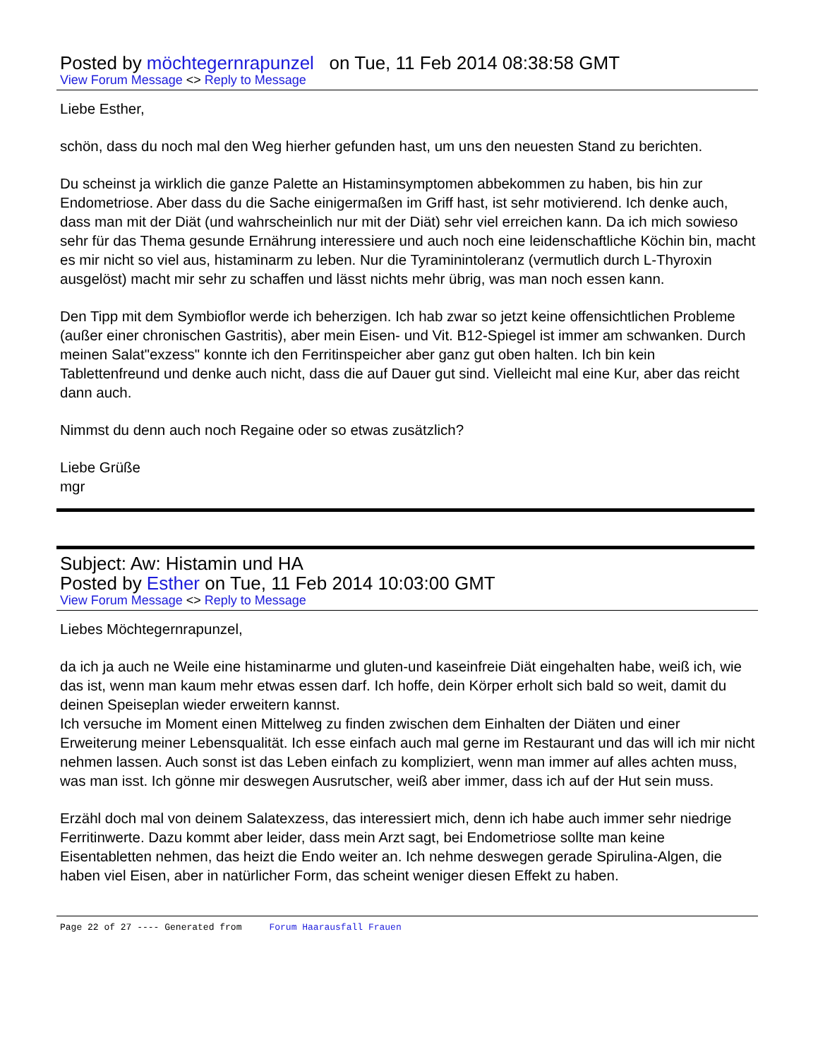Posted by möchtegernrapunzel on Tue, 11 Feb 2014 08:38:58 GMT
View Forum Message <> Reply to Message
Liebe Esther,
schön, dass du noch mal den Weg hierher gefunden hast, um uns den neuesten Stand zu berichten.
Du scheinst ja wirklich die ganze Palette an Histaminsymptomen abbekommen zu haben, bis hin zur Endometriose. Aber dass du die Sache einigermaßen im Griff hast, ist sehr motivierend. Ich denke auch, dass man mit der Diät (und wahrscheinlich nur mit der Diät) sehr viel erreichen kann. Da ich mich sowieso sehr für das Thema gesunde Ernährung interessiere und auch noch eine leidenschaftliche Köchin bin, macht es mir nicht so viel aus, histaminarm zu leben. Nur die Tyraminintoleranz (vermutlich durch L-Thyroxin ausgelöst) macht mir sehr zu schaffen und lässt nichts mehr übrig, was man noch essen kann.
Den Tipp mit dem Symbioflor werde ich beherzigen. Ich hab zwar so jetzt keine offensichtlichen Probleme (außer einer chronischen Gastritis), aber mein Eisen- und Vit. B12-Spiegel ist immer am schwanken. Durch meinen Salat"exzess" konnte ich den Ferritinspeicher aber ganz gut oben halten. Ich bin kein Tablettenfreund und denke auch nicht, dass die auf Dauer gut sind. Vielleicht mal eine Kur, aber das reicht dann auch.
Nimmst du denn auch noch Regaine oder so etwas zusätzlich?
Liebe Grüße
mgr
Subject: Aw: Histamin und HA
Posted by Esther on Tue, 11 Feb 2014 10:03:00 GMT
View Forum Message <> Reply to Message
Liebes Möchtegernrapunzel,
da ich ja auch ne Weile eine histaminarme und gluten-und kaseinfreie Diät eingehalten habe, weiß ich, wie das ist, wenn man kaum mehr etwas essen darf. Ich hoffe, dein Körper erholt sich bald so weit, damit du deinen Speiseplan wieder erweitern kannst.
Ich versuche im Moment einen Mittelweg zu finden zwischen dem Einhalten der Diäten und einer Erweiterung meiner Lebensqualität. Ich esse einfach auch mal gerne im Restaurant und das will ich mir nicht nehmen lassen. Auch sonst ist das Leben einfach zu kompliziert, wenn man immer auf alles achten muss, was man isst. Ich gönne mir deswegen Ausrutscher, weiß aber immer, dass ich auf der Hut sein muss.
Erzähl doch mal von deinem Salatexzess, das interessiert mich, denn ich habe auch immer sehr niedrige Ferritinwerte. Dazu kommt aber leider, dass mein Arzt sagt, bei Endometriose sollte man keine Eisentabletten nehmen, das heizt die Endo weiter an. Ich nehme deswegen gerade Spirulina-Algen, die haben viel Eisen, aber in natürlicher Form, das scheint weniger diesen Effekt zu haben.
Page 22 of 27 ---- Generated from Forum Haarausfall Frauen